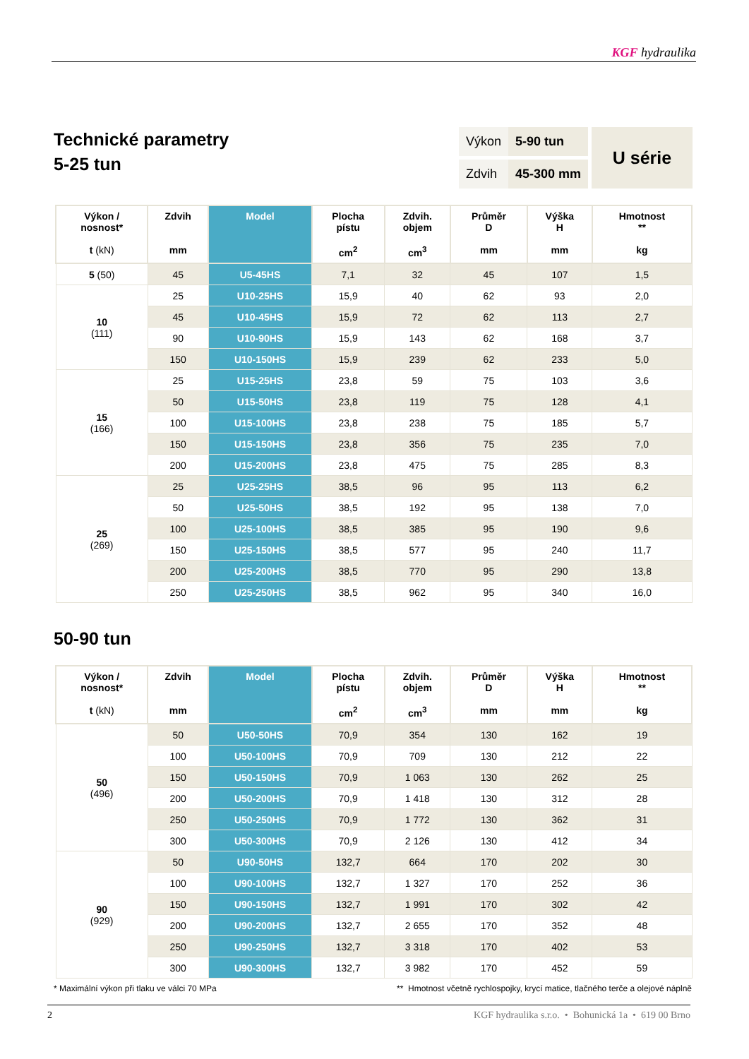KGF hydraulika
Technické parametry
5-25 tun
| Výkon | 5-90 tun |
| Zdvih | 45-300 mm |
U série
| Výkon / nosnost* t (kN) | Zdvih mm | Model | Plocha pístu cm<sup>2</sup> | Zdvih. objem cm<sup>3</sup> | Průměr D mm | Výška H mm | Hmotnost ** kg |
| --- | --- | --- | --- | --- | --- | --- | --- |
| 5 (50) | 45 | U5-45HS | 7,1 | 32 | 45 | 107 | 1,5 |
| 10 (111) | 25 | U10-25HS | 15,9 | 40 | 62 | 93 | 2,0 |
| | 45 | U10-45HS | 15,9 | 72 | 62 | 113 | 2,7 |
| | 90 | U10-90HS | 15,9 | 143 | 62 | 168 | 3,7 |
| | 150 | U10-150HS | 15,9 | 239 | 62 | 233 | 5,0 |
| 15 (166) | 25 | U15-25HS | 23,8 | 59 | 75 | 103 | 3,6 |
| | 50 | U15-50HS | 23,8 | 119 | 75 | 128 | 4,1 |
| | 100 | U15-100HS | 23,8 | 238 | 75 | 185 | 5,7 |
| | 150 | U15-150HS | 23,8 | 356 | 75 | 235 | 7,0 |
| | 200 | U15-200HS | 23,8 | 475 | 75 | 285 | 8,3 |
| 25 (269) | 25 | U25-25HS | 38,5 | 96 | 95 | 113 | 6,2 |
| | 50 | U25-50HS | 38,5 | 192 | 95 | 138 | 7,0 |
| | 100 | U25-100HS | 38,5 | 385 | 95 | 190 | 9,6 |
| | 150 | U25-150HS | 38,5 | 577 | 95 | 240 | 11,7 |
| | 200 | U25-200HS | 38,5 | 770 | 95 | 290 | 13,8 |
| | 250 | U25-250HS | 38,5 | 962 | 95 | 340 | 16,0 |
50-90 tun
| Výkon / nosnost* t (kN) | Zdvih mm | Model | Plocha pístu cm<sup>2</sup> | Zdvih. objem cm<sup>3</sup> | Průměr D mm | Výška H mm | Hmotnost ** kg |
| --- | --- | --- | --- | --- | --- | --- | --- |
| 50 (496) | 50 | U50-50HS | 70,9 | 354 | 130 | 162 | 19 |
| | 100 | U50-100HS | 70,9 | 709 | 130 | 212 | 22 |
| | 150 | U50-150HS | 70,9 | 1 063 | 130 | 262 | 25 |
| | 200 | U50-200HS | 70,9 | 1 418 | 130 | 312 | 28 |
| | 250 | U50-250HS | 70,9 | 1 772 | 130 | 362 | 31 |
| | 300 | U50-300HS | 70,9 | 2 126 | 130 | 412 | 34 |
| 90 (929) | 50 | U90-50HS | 132,7 | 664 | 170 | 202 | 30 |
| | 100 | U90-100HS | 132,7 | 1 327 | 170 | 252 | 36 |
| | 150 | U90-150HS | 132,7 | 1 991 | 170 | 302 | 42 |
| | 200 | U90-200HS | 132,7 | 2 655 | 170 | 352 | 48 |
| | 250 | U90-250HS | 132,7 | 3 318 | 170 | 402 | 53 |
| | 300 | U90-300HS | 132,7 | 3 982 | 170 | 452 | 59 |
* Maximální výkon při tlaku ve válci 70 MPa ** Hmotnost včetně rychlospojky, krycí matice, tlačného terče a olejové náplně
2 KGF hydraulika s.r.o. • Bohunická 1a • 619 00 Brno